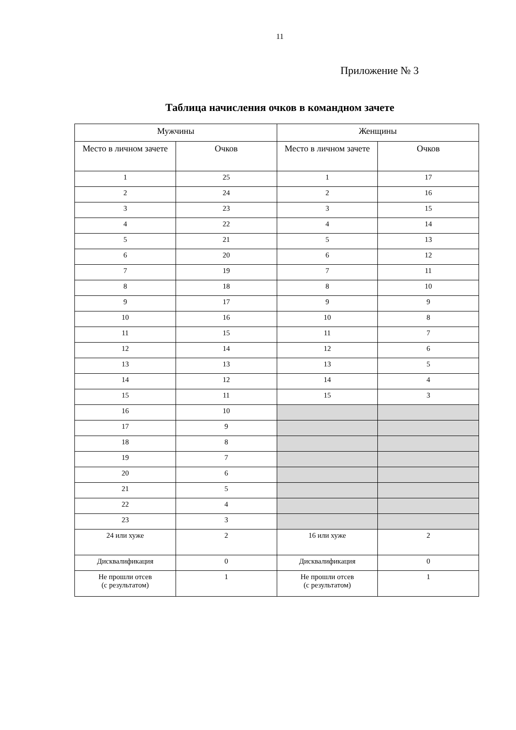11
Приложение № 3
Таблица начисления очков в командном зачете
| Мужчины | | Женщины | |
| --- | --- | --- | --- |
| Место в личном зачете | Очков | Место в личном зачете | Очков |
| 1 | 25 | 1 | 17 |
| 2 | 24 | 2 | 16 |
| 3 | 23 | 3 | 15 |
| 4 | 22 | 4 | 14 |
| 5 | 21 | 5 | 13 |
| 6 | 20 | 6 | 12 |
| 7 | 19 | 7 | 11 |
| 8 | 18 | 8 | 10 |
| 9 | 17 | 9 | 9 |
| 10 | 16 | 10 | 8 |
| 11 | 15 | 11 | 7 |
| 12 | 14 | 12 | 6 |
| 13 | 13 | 13 | 5 |
| 14 | 12 | 14 | 4 |
| 15 | 11 | 15 | 3 |
| 16 | 10 | | |
| 17 | 9 | | |
| 18 | 8 | | |
| 19 | 7 | | |
| 20 | 6 | | |
| 21 | 5 | | |
| 22 | 4 | | |
| 23 | 3 | | |
| 24 или хуже | 2 | 16 или хуже | 2 |
| Дисквалификация | 0 | Дисквалификация | 0 |
| Не прошли отсев (с результатом) | 1 | Не прошли отсев (с результатом) | 1 |